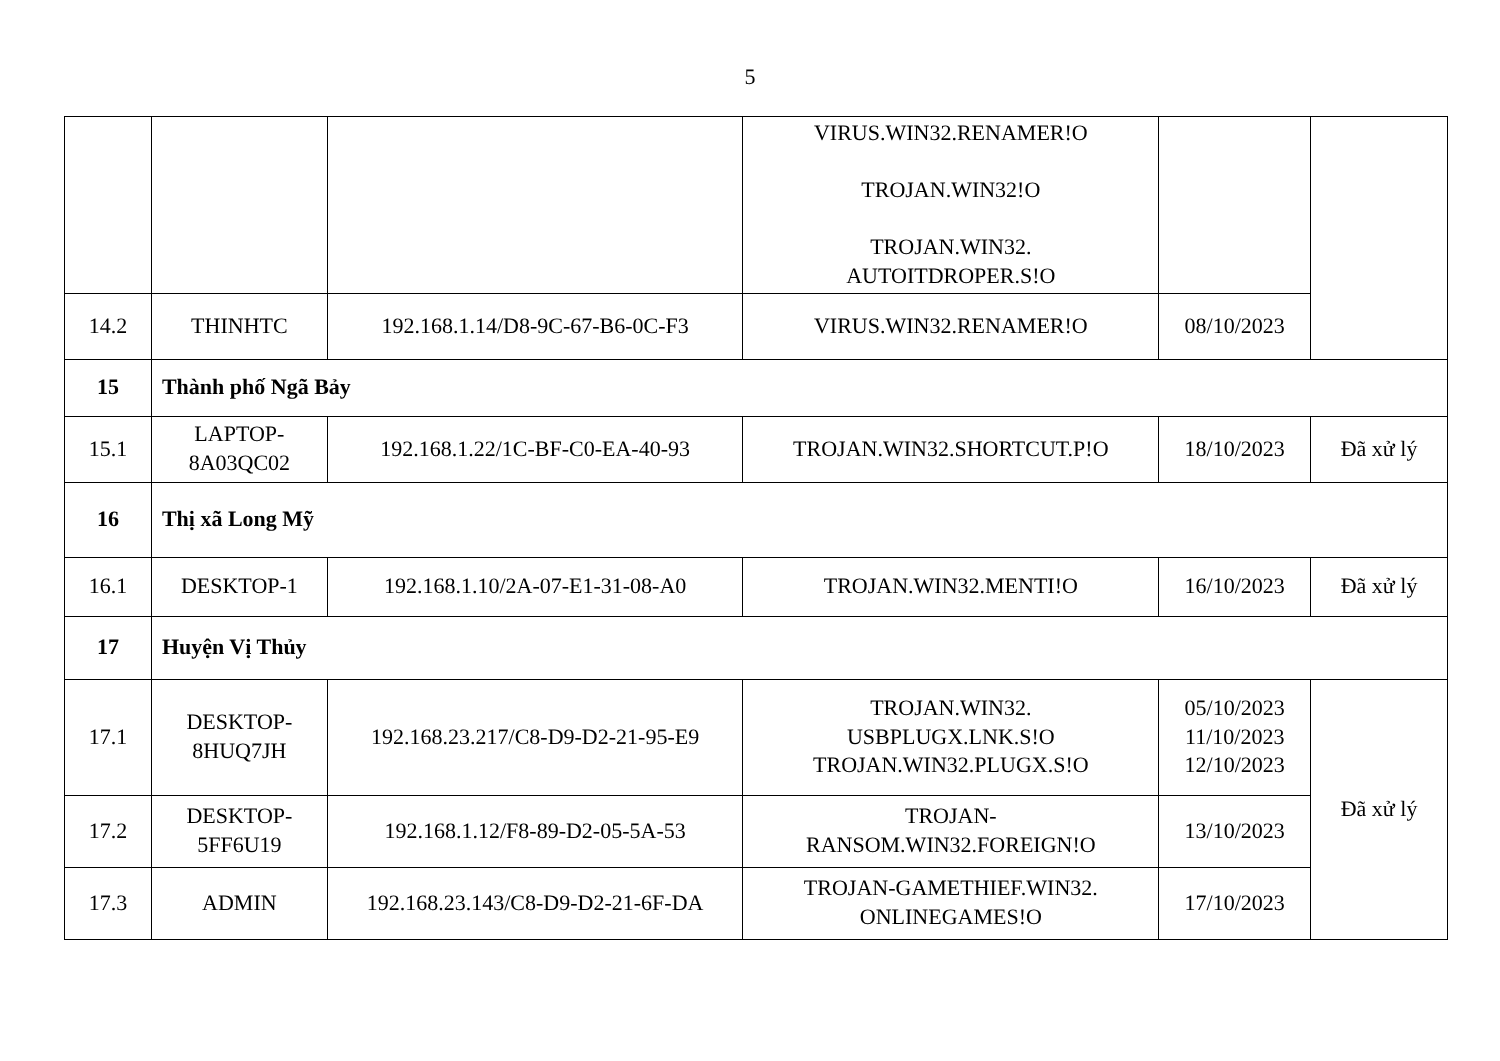5
| | | | VIRUS.WIN32.RENAMER!O TROJAN.WIN32!O TROJAN.WIN32. AUTOITDROPER.S!O | | |
| 14.2 | THINHTC | 192.168.1.14/D8-9C-67-B6-0C-F3 | VIRUS.WIN32.RENAMER!O | 08/10/2023 | |
| 15 | Thành phố Ngã Bảy | | | | |
| 15.1 | LAPTOP- 8A03QC02 | 192.168.1.22/1C-BF-C0-EA-40-93 | TROJAN.WIN32.SHORTCUT.P!O | 18/10/2023 | Đã xử lý |
| 16 | Thị xã Long Mỹ | | | | |
| 16.1 | DESKTOP-1 | 192.168.1.10/2A-07-E1-31-08-A0 | TROJAN.WIN32.MENTI!O | 16/10/2023 | Đã xử lý |
| 17 | Huyện Vị Thủy | | | | |
| 17.1 | DESKTOP- 8HUQ7JH | 192.168.23.217/C8-D9-D2-21-95-E9 | TROJAN.WIN32. USBPLUGX.LNK.S!O TROJAN.WIN32.PLUGX.S!O | 05/10/2023 11/10/2023 12/10/2023 | Đã xử lý |
| 17.2 | DESKTOP- 5FF6U19 | 192.168.1.12/F8-89-D2-05-5A-53 | TROJAN- RANSOM.WIN32.FOREIGN!O | 13/10/2023 | |
| 17.3 | ADMIN | 192.168.23.143/C8-D9-D2-21-6F-DA | TROJAN-GAMETHIEF.WIN32. ONLINEGAMES!O | 17/10/2023 | |